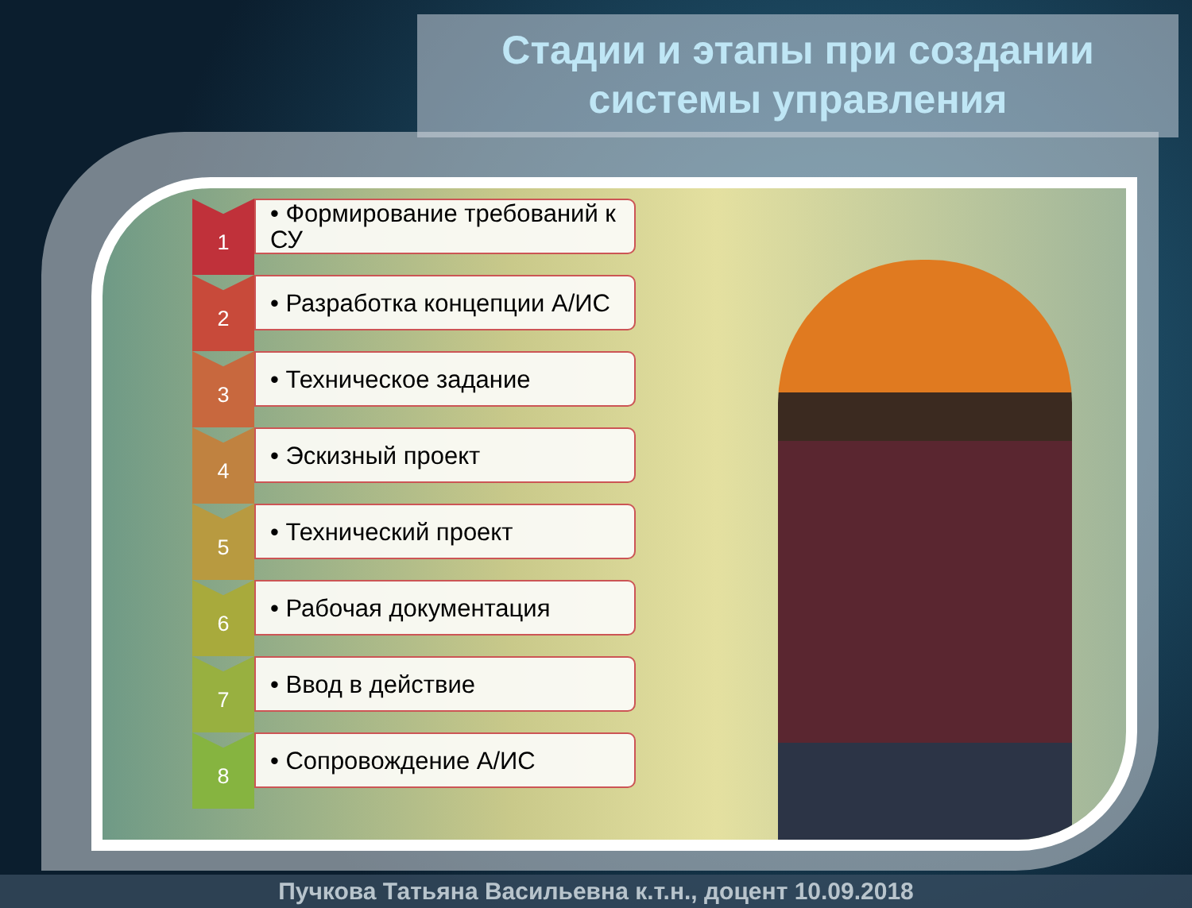Стадии и этапы при создании
системы управления
1
• Формирование требований к СУ
2
• Разработка концепции А/ИС
3
• Техническое задание
4
• Эскизный проект
5
• Технический проект
6
• Рабочая документация
7
• Ввод в действие
8
• Сопровождение А/ИС
Пучкова Татьяна Васильевна к.т.н., доцент 10.09.2018